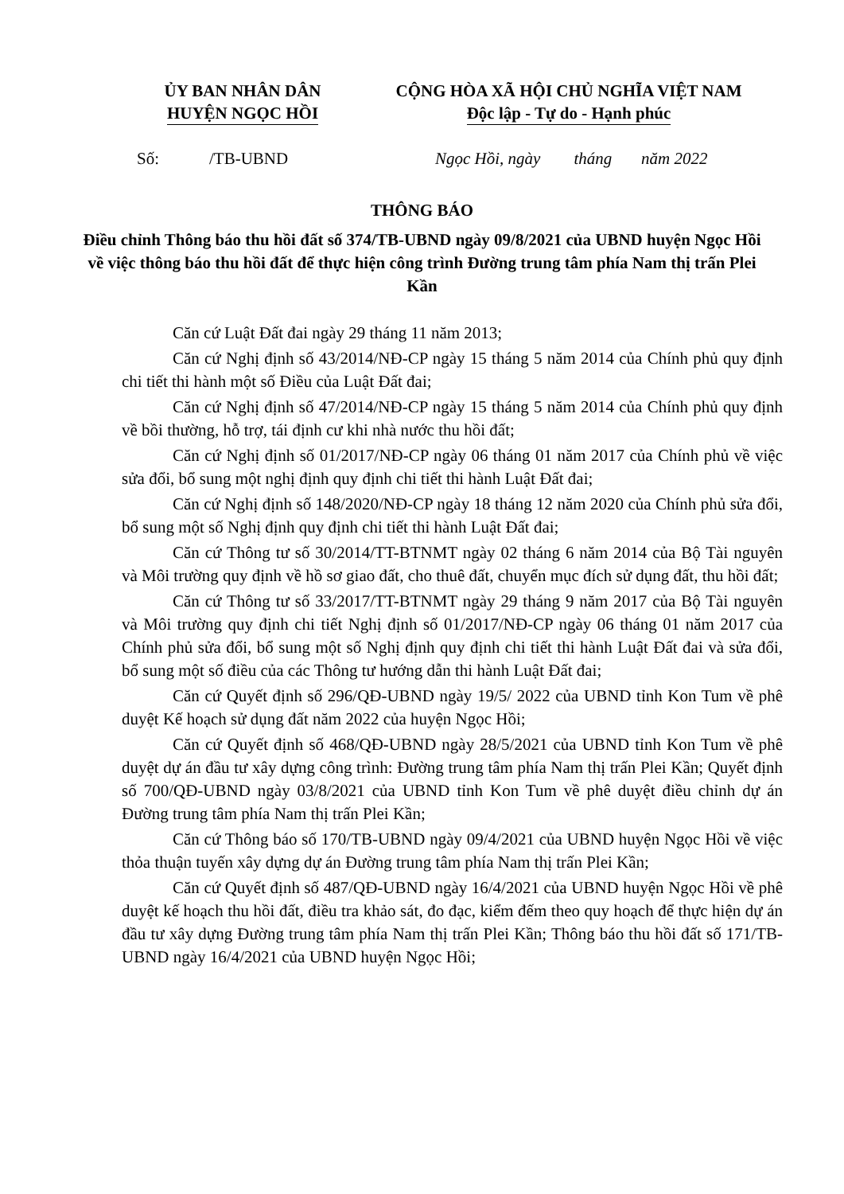ỦY BAN NHÂN DÂN
HUYỆN NGỌC HỒI
CỘNG HÒA XÃ HỘI CHỦ NGHĨA VIỆT NAM
Độc lập - Tự do - Hạnh phúc
Số: /TB-UBND Ngọc Hồi, ngày tháng năm 2022
THÔNG BÁO
Điều chỉnh Thông báo thu hồi đất số 374/TB-UBND ngày 09/8/2021 của UBND huyện Ngọc Hồi về việc thông báo thu hồi đất để thực hiện công trình Đường trung tâm phía Nam thị trấn Plei Kần
Căn cứ Luật Đất đai ngày 29 tháng 11 năm 2013;
Căn cứ Nghị định số 43/2014/NĐ-CP ngày 15 tháng 5 năm 2014 của Chính phủ quy định chi tiết thi hành một số Điều của Luật Đất đai;
Căn cứ Nghị định số 47/2014/NĐ-CP ngày 15 tháng 5 năm 2014 của Chính phủ quy định về bồi thường, hỗ trợ, tái định cư khi nhà nước thu hồi đất;
Căn cứ Nghị định số 01/2017/NĐ-CP ngày 06 tháng 01 năm 2017 của Chính phủ về việc sửa đổi, bổ sung một nghị định quy định chi tiết thi hành Luật Đất đai;
Căn cứ Nghị định số 148/2020/NĐ-CP ngày 18 tháng 12 năm 2020 của Chính phủ sửa đổi, bổ sung một số Nghị định quy định chi tiết thi hành Luật Đất đai;
Căn cứ Thông tư số 30/2014/TT-BTNMT ngày 02 tháng 6 năm 2014 của Bộ Tài nguyên và Môi trường quy định về hồ sơ giao đất, cho thuê đất, chuyển mục đích sử dụng đất, thu hồi đất;
Căn cứ Thông tư số 33/2017/TT-BTNMT ngày 29 tháng 9 năm 2017 của Bộ Tài nguyên và Môi trường quy định chi tiết Nghị định số 01/2017/NĐ-CP ngày 06 tháng 01 năm 2017 của Chính phủ sửa đổi, bổ sung một số Nghị định quy định chi tiết thi hành Luật Đất đai và sửa đổi, bổ sung một số điều của các Thông tư hướng dẫn thi hành Luật Đất đai;
Căn cứ Quyết định số 296/QĐ-UBND ngày 19/5/ 2022 của UBND tỉnh Kon Tum về phê duyệt Kế hoạch sử dụng đất năm 2022 của huyện Ngọc Hồi;
Căn cứ Quyết định số 468/QĐ-UBND ngày 28/5/2021 của UBND tỉnh Kon Tum về phê duyệt dự án đầu tư xây dựng công trình: Đường trung tâm phía Nam thị trấn Plei Kần; Quyết định số 700/QĐ-UBND ngày 03/8/2021 của UBND tỉnh Kon Tum về phê duyệt điều chỉnh dự án Đường trung tâm phía Nam thị trấn Plei Kần;
Căn cứ Thông báo số 170/TB-UBND ngày 09/4/2021 của UBND huyện Ngọc Hồi về việc thỏa thuận tuyến xây dựng dự án Đường trung tâm phía Nam thị trấn Plei Kần;
Căn cứ Quyết định số 487/QĐ-UBND ngày 16/4/2021 của UBND huyện Ngọc Hồi về phê duyệt kế hoạch thu hồi đất, điều tra khảo sát, đo đạc, kiểm đếm theo quy hoạch để thực hiện dự án đầu tư xây dựng Đường trung tâm phía Nam thị trấn Plei Kần; Thông báo thu hồi đất số 171/TB-UBND ngày 16/4/2021 của UBND huyện Ngọc Hồi;